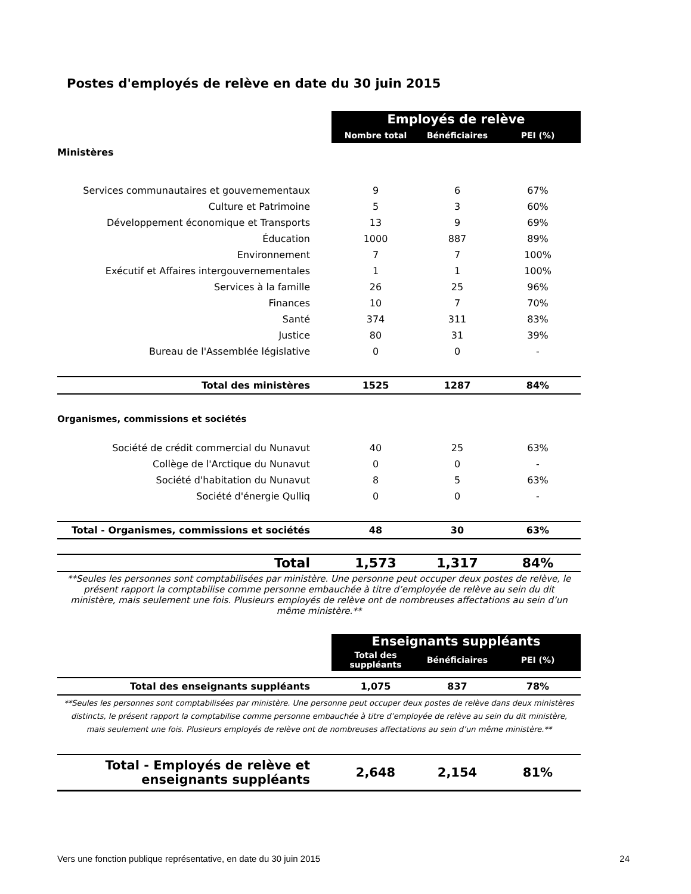Postes d'employés de relève en date du 30 juin 2015
| | Employés de relève | | |
| | Nombre total | Bénéficiaires | PEI (%) |
| Ministères | | | |
| Services communautaires et gouvernementaux | 9 | 6 | 67% |
| Culture et Patrimoine | 5 | 3 | 60% |
| Développement économique et Transports | 13 | 9 | 69% |
| Éducation | 1000 | 887 | 89% |
| Environnement | 7 | 7 | 100% |
| Exécutif et Affaires intergouvernementales | 1 | 1 | 100% |
| Services à la famille | 26 | 25 | 96% |
| Finances | 10 | 7 | 70% |
| Santé | 374 | 311 | 83% |
| Justice | 80 | 31 | 39% |
| Bureau de l'Assemblée législative | 0 | 0 | - |
| Total des ministères | 1525 | 1287 | 84% |
| Organismes, commissions et sociétés | | | |
| Société de crédit commercial du Nunavut | 40 | 25 | 63% |
| Collège de l'Arctique du Nunavut | 0 | 0 | - |
| Société d'habitation du Nunavut | 8 | 5 | 63% |
| Société d'énergie Qulliq | 0 | 0 | - |
| Total - Organismes, commissions et sociétés | 48 | 30 | 63% |
| Total | 1,573 | 1,317 | 84% |
**Seules les personnes sont comptabilisées par ministère. Une personne peut occuper deux postes de relève, le présent rapport la comptabilise comme personne embauchée à titre d’employée de relève au sein du dit ministère, mais seulement une fois. Plusieurs employés de relève ont de nombreuses affectations au sein d’un même ministère.**
| | Enseignants suppléants | | |
| | Total des suppléants | Bénéficiaires | PEI (%) |
| Total des enseignants suppléants | 1,075 | 837 | 78% |
**Seules les personnes sont comptabilisées par ministère. Une personne peut occuper deux postes de relève dans deux ministères distincts, le présent rapport la comptabilise comme personne embauchée à titre d’employée de relève au sein du dit ministère, mais seulement une fois. Plusieurs employés de relève ont de nombreuses affectations au sein d’un même ministère.**
| Total - Employés de relève et enseignants suppléants | 2,648 | 2,154 | 81% |
Vers une fonction publique représentative, en date du 30 juin 2015 24